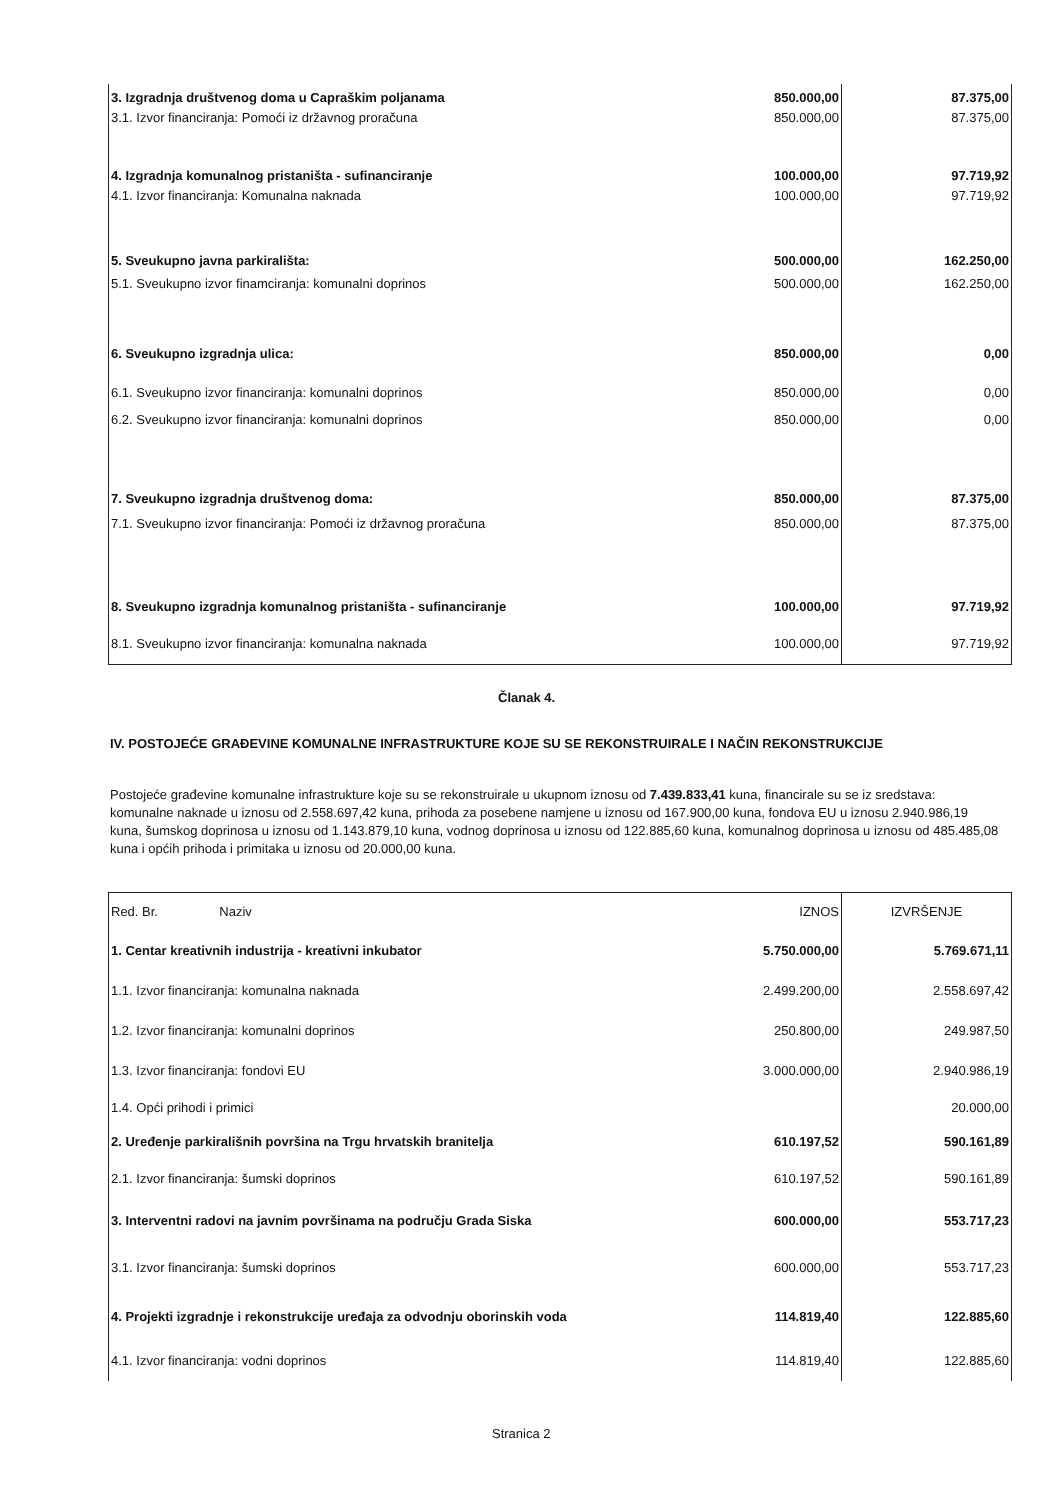| 3. Izgradnja društvenog doma u Capraškim poljanama | 850.000,00 | 87.375,00 |
| 3.1. Izvor financiranja: Pomoći iz državnog proračuna | 850.000,00 | 87.375,00 |
| 4. Izgradnja komunalnog pristaništa - sufinanciranje | 100.000,00 | 97.719,92 |
| 4.1. Izvor financiranja: Komunalna naknada | 100.000,00 | 97.719,92 |
| 5. Sveukupno javna parkirališta: | 500.000,00 | 162.250,00 |
| 5.1. Sveukupno izvor finamciranja: komunalni doprinos | 500.000,00 | 162.250,00 |
| 6. Sveukupno izgradnja ulica: | 850.000,00 | 0,00 |
| 6.1. Sveukupno izvor financiranja: komunalni doprinos | 850.000,00 | 0,00 |
| 6.2. Sveukupno izvor financiranja: komunalni doprinos | 850.000,00 | 0,00 |
| 7. Sveukupno izgradnja društvenog doma: | 850.000,00 | 87.375,00 |
| 7.1. Sveukupno izvor financiranja: Pomoći iz državnog proračuna | 850.000,00 | 87.375,00 |
| 8. Sveukupno izgradnja komunalnog pristaništa - sufinanciranje | 100.000,00 | 97.719,92 |
| 8.1. Sveukupno izvor financiranja: komunalna naknada | 100.000,00 | 97.719,92 |
Članak 4.
IV. POSTOJEĆE GRAĐEVINE KOMUNALNE INFRASTRUKTURE KOJE SU SE REKONSTRUIRALE I NAČIN REKONSTRUKCIJE
Postojeće građevine komunalne infrastrukture koje su se rekonstruirale u ukupnom iznosu od 7.439.833,41 kuna, financirale su se iz sredstava: komunalne naknade u iznosu od 2.558.697,42 kuna, prihoda za posebene namjene u iznosu od 167.900,00 kuna, fondova EU u iznosu 2.940.986,19 kuna, šumskog doprinosa u iznosu od 1.143.879,10 kuna, vodnog doprinosa u iznosu od 122.885,60 kuna, komunalnog doprinosa u iznosu od 485.485,08 kuna i općih prihoda i primitaka u iznosu od 20.000,00 kuna.
| Red. Br. Naziv | IZNOS | IZVRŠENJE |
| 1. Centar kreativnih industrija - kreativni inkubator | 5.750.000,00 | 5.769.671,11 |
| 1.1. Izvor financiranja: komunalna naknada | 2.499.200,00 | 2.558.697,42 |
| 1.2. Izvor financiranja: komunalni doprinos | 250.800,00 | 249.987,50 |
| 1.3. Izvor financiranja: fondovi EU | 3.000.000,00 | 2.940.986,19 |
| 1.4. Opći prihodi i primici | | 20.000,00 |
| 2. Uređenje parkirališnih površina na Trgu hrvatskih branitelja | 610.197,52 | 590.161,89 |
| 2.1. Izvor financiranja: šumski doprinos | 610.197,52 | 590.161,89 |
| 3. Interventni radovi na javnim površinama na području Grada Siska | 600.000,00 | 553.717,23 |
| 3.1. Izvor financiranja: šumski doprinos | 600.000,00 | 553.717,23 |
| 4. Projekti izgradnje i rekonstrukcije uređaja za odvodnju oborinskih voda | 114.819,40 | 122.885,60 |
| 4.1. Izvor financiranja: vodni doprinos | 114.819,40 | 122.885,60 |
Stranica 2